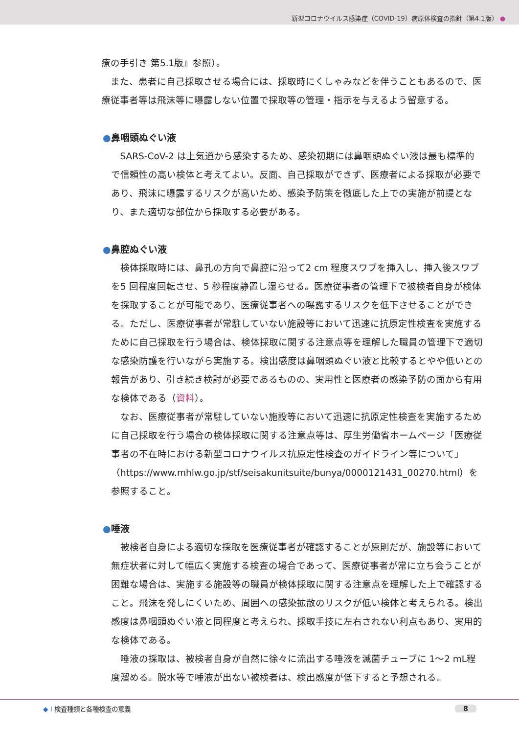新型コロナウイルス感染症（COVID-19）病原体検査の指針（第4.1版） ●
療の手引き 第5.1版』参照）。
また、患者に自己採取させる場合には、採取時にくしゃみなどを伴うこともあるので、医療従事者等は飛沫等に曝露しない位置で採取等の管理・指示を与えるよう留意する。
●鼻咽頭ぬぐい液
SARS-CoV-2 は上気道から感染するため、感染初期には鼻咽頭ぬぐい液は最も標準的で信頼性の高い検体と考えてよい。反面、自己採取ができず、医療者による採取が必要であり、飛沫に曝露するリスクが高いため、感染予防策を徹底した上での実施が前提となり、また適切な部位から採取する必要がある。
●鼻腔ぬぐい液
検体採取時には、鼻孔の方向で鼻腔に沿って2 cm 程度スワブを挿入し、挿入後スワブを5 回程度回転させ、5 秒程度静置し湿らせる。医療従事者の管理下で被検者自身が検体を採取することが可能であり、医療従事者への曝露するリスクを低下させることができる。ただし、医療従事者が常駐していない施設等において迅速に抗原定性検査を実施するために自己採取を行う場合は、検体採取に関する注意点等を理解した職員の管理下で適切な感染防護を行いながら実施する。検出感度は鼻咽頭ぬぐい液と比較するとやや低いとの報告があり、引き続き検討が必要であるものの、実用性と医療者の感染予防の面から有用な検体である（資料）。
なお、医療従事者が常駐していない施設等において迅速に抗原定性検査を実施するために自己採取を行う場合の検体採取に関する注意点等は、厚生労働省ホームページ「医療従事者の不在時における新型コロナウイルス抗原定性検査のガイドライン等について」（https://www.mhlw.go.jp/stf/seisakunitsuite/bunya/0000121431_00270.html）を参照すること。
●唾液
被検者自身による適切な採取を医療従事者が確認することが原則だが、施設等において無症状者に対して幅広く実施する検査の場合であって、医療従事者が常に立ち会うことが困難な場合は、実施する施設等の職員が検体採取に関する注意点を理解した上で確認すること。飛沫を発しにくいため、周囲への感染拡散のリスクが低い検体と考えられる。検出感度は鼻咽頭ぬぐい液と同程度と考えられ、採取手技に左右されない利点もあり、実用的な検体である。
唾液の採取は、被検者自身が自然に徐々に流出する唾液を滅菌チューブに 1～2 mL程度溜める。脱水等で唾液が出ない被検者は、検出感度が低下すると予想される。
◆ I 検査種類と各種検査の意義 8